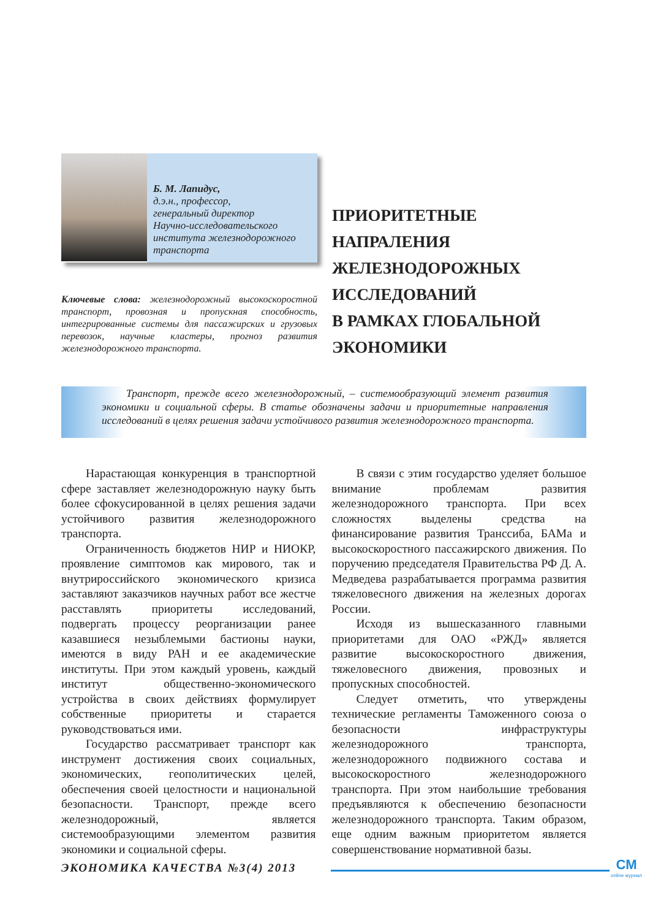Б. М. Лапидус,
д.э.н., профессор,
генеральный директор
Научно-исследовательского института железнодорожного транспорта
Ключевые слова: железнодорожный высокоскоростной транспорт, провозная и пропускная способность, интегрированные системы для пассажирских и грузовых перевозок, научные кластеры, прогноз развития железнодорожного транспорта.
ПРИОРИТЕТНЫЕ
НАПРАЛЕНИЯ
ЖЕЛЕЗНОДОРОЖНЫХ
ИССЛЕДОВАНИЙ
В РАМКАХ ГЛОБАЛЬНОЙ
ЭКОНОМИКИ
Транспорт, прежде всего железнодорожный, – системообразующий элемент развития экономики и социальной сферы. В статье обозначены задачи и приоритетные направления исследований в целях решения задачи устойчивого развития железнодорожного транспорта.
Нарастающая конкуренция в транспортной сфере заставляет железнодорожную науку быть более сфокусированной в целях решения задачи устойчивого развития железнодорожного транспорта.
Ограниченность бюджетов НИР и НИОКР, проявление симптомов как мирового, так и внутрироссийского экономического кризиса заставляют заказчиков научных работ все жестче расставлять приоритеты исследований, подвергать процессу реорганизации ранее казавшиеся незыблемыми бастионы науки, имеются в виду РАН и ее академические институты. При этом каждый уровень, каждый институт общественно-экономического устройства в своих действиях формулирует собственные приоритеты и старается руководствоваться ими.
Государство рассматривает транспорт как инструмент достижения своих социальных, экономических, геополитических целей, обеспечения своей целостности и национальной безопасности. Транспорт, прежде всего железнодорожный, является системообразующими элементом развития экономики и социальной сферы.
В связи с этим государство уделяет большое внимание проблемам развития железнодорожного транспорта. При всех сложностях выделены средства на финансирование развития Транссиба, БАМа и высокоскоростного пассажирского движения. По поручению председателя Правительства РФ Д. А. Медведева разрабатывается программа развития тяжеловесного движения на железных дорогах России.
Исходя из вышесказанного главными приоритетами для ОАО «РЖД» является развитие высокоскоростного движения, тяжеловесного движения, провозных и пропускных способностей.
Следует отметить, что утверждены технические регламенты Таможенного союза о безопасности инфраструктуры железнодорожного транспорта, железнодорожного подвижного состава и высокоскоростного железнодорожного транспорта. При этом наибольшие требования предъявляются к обеспечению безопасности железнодорожного транспорта. Таким образом, еще одним важным приоритетом является совершенствование нормативной базы.
ЭКОНОМИКА КАЧЕСТВА №3(4) 2013
CM
online журнал